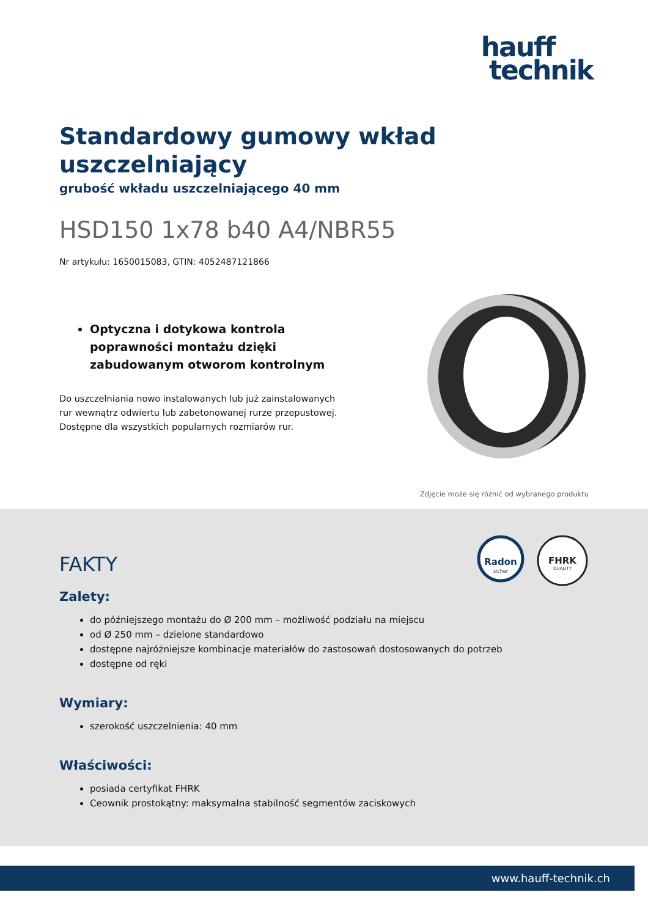hauff
technik
Standardowy gumowy wkład uszczelniający
grubość wkładu uszczelniającego 40 mm
HSD150 1x78 b40 A4/NBR55
Nr artykułu: 1650015083, GTIN: 4052487121866
Optyczna i dotykowa kontrola poprawności montażu dzięki zabudowanym otworom kontrolnym
Do uszczelniania nowo instalowanych lub już zainstalowanych rur wewnątrz odwiertu lub zabetonowanej rurze przepustowej. Dostępne dla wszystkich popularnych rozmiarów rur.
Zdjęcie może się różnić od wybranego produktu
Radon
sicher
FHRK
QUALITY
FAKTY
Zalety:
do późniejszego montażu do Ø 200 mm – możliwość podziału na miejscu
od Ø 250 mm – dzielone standardowo
dostępne najróżniejsze kombinacje materiałów do zastosowań dostosowanych do potrzeb
dostępne od ręki
Wymiary:
szerokość uszczelnienia: 40 mm
Właściwości:
posiada certyfikat FHRK
Ceownik prostokątny: maksymalna stabilność segmentów zaciskowych
www.hauff-technik.ch